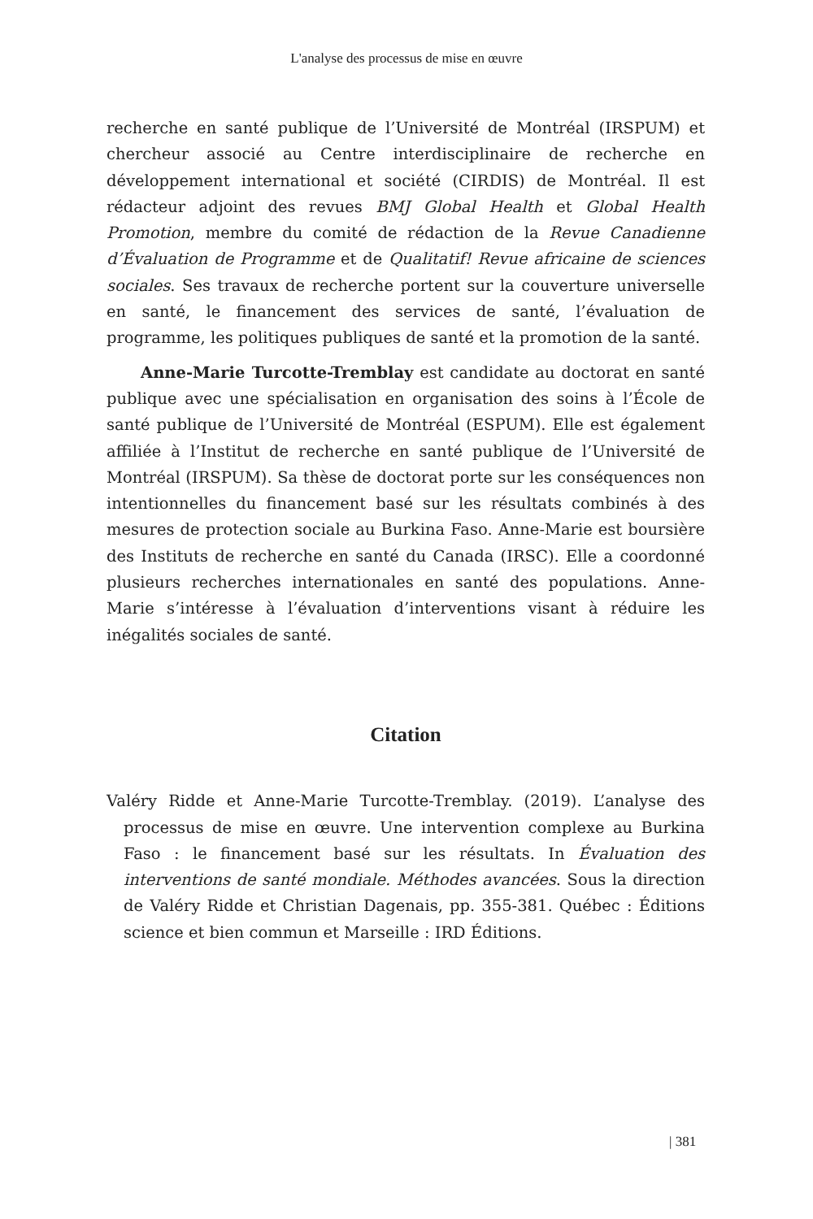L'analyse des processus de mise en œuvre
recherche en santé publique de l’Université de Montréal (IRSPUM) et chercheur associé au Centre interdisciplinaire de recherche en développement international et société (CIRDIS) de Montréal. Il est rédacteur adjoint des revues BMJ Global Health et Global Health Promotion, membre du comité de rédaction de la Revue Canadienne d’Évaluation de Programme et de Qualitatif! Revue africaine de sciences sociales. Ses travaux de recherche portent sur la couverture universelle en santé, le financement des services de santé, l’évaluation de programme, les politiques publiques de santé et la promotion de la santé.
Anne-Marie Turcotte-Tremblay est candidate au doctorat en santé publique avec une spécialisation en organisation des soins à l’École de santé publique de l’Université de Montréal (ESPUM). Elle est également affiliée à l’Institut de recherche en santé publique de l’Université de Montréal (IRSPUM). Sa thèse de doctorat porte sur les conséquences non intentionnelles du financement basé sur les résultats combinés à des mesures de protection sociale au Burkina Faso. Anne-Marie est boursière des Instituts de recherche en santé du Canada (IRSC). Elle a coordonné plusieurs recherches internationales en santé des populations. Anne-Marie s’intéresse à l’évaluation d’interventions visant à réduire les inégalités sociales de santé.
Citation
Valéry Ridde et Anne-Marie Turcotte-Tremblay. (2019). L’analyse des processus de mise en œuvre. Une intervention complexe au Burkina Faso : le financement basé sur les résultats. In Évaluation des interventions de santé mondiale. Méthodes avancées. Sous la direction de Valéry Ridde et Christian Dagenais, pp. 355-381. Québec : Éditions science et bien commun et Marseille : IRD Éditions.
| 381